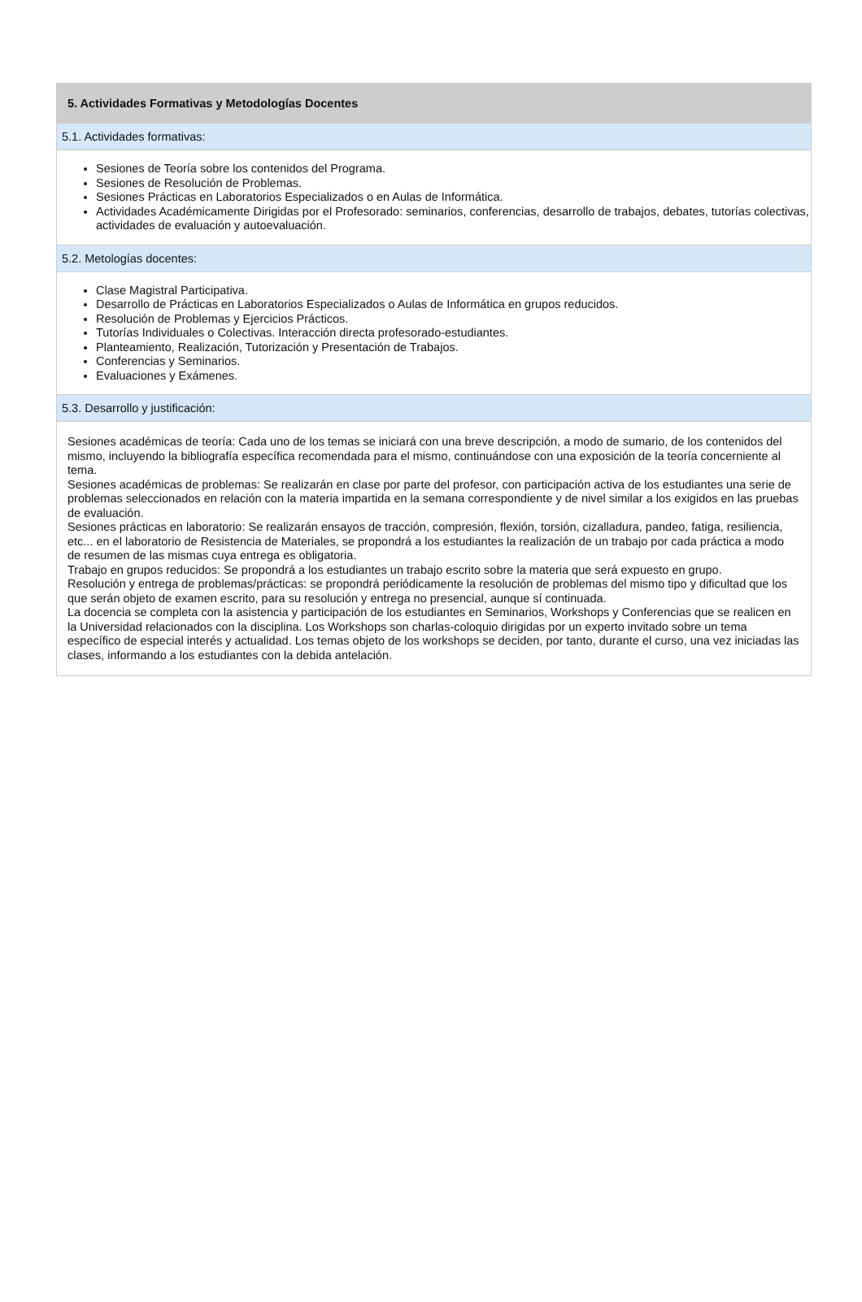5. Actividades Formativas y Metodologías Docentes
5.1. Actividades formativas:
Sesiones de Teoría sobre los contenidos del Programa.
Sesiones de Resolución de Problemas.
Sesiones Prácticas en Laboratorios Especializados o en Aulas de Informática.
Actividades Académicamente Dirigidas por el Profesorado: seminarios, conferencias, desarrollo de trabajos, debates, tutorías colectivas, actividades de evaluación y autoevaluación.
5.2. Metologías docentes:
Clase Magistral Participativa.
Desarrollo de Prácticas en Laboratorios Especializados o Aulas de Informática en grupos reducidos.
Resolución de Problemas y Ejercicios Prácticos.
Tutorías Individuales o Colectivas. Interacción directa profesorado-estudiantes.
Planteamiento, Realización, Tutorización y Presentación de Trabajos.
Conferencias y Seminarios.
Evaluaciones y Exámenes.
5.3. Desarrollo y justificación:
Sesiones académicas de teoría: Cada uno de los temas se iniciará con una breve descripción, a modo de sumario, de los contenidos del mismo, incluyendo la bibliografía específica recomendada para el mismo, continuándose con una exposición de la teoría concerniente al tema.
Sesiones académicas de problemas: Se realizarán en clase por parte del profesor, con participación activa de los estudiantes una serie de problemas seleccionados en relación con la materia impartida en la semana correspondiente y de nivel similar a los exigidos en las pruebas de evaluación.
Sesiones prácticas en laboratorio: Se realizarán ensayos de tracción, compresión, flexión, torsión, cizalladura, pandeo, fatiga, resiliencia, etc... en el laboratorio de Resistencia de Materiales, se propondrá a los estudiantes la realización de un trabajo por cada práctica a modo de resumen de las mismas cuya entrega es obligatoria.
Trabajo en grupos reducidos: Se propondrá a los estudiantes un trabajo escrito sobre la materia que será expuesto en grupo.
Resolución y entrega de problemas/prácticas: se propondrá periódicamente la resolución de problemas del mismo tipo y dificultad que los que serán objeto de examen escrito, para su resolución y entrega no presencial, aunque sí continuada.
La docencia se completa con la asistencia y participación de los estudiantes en Seminarios, Workshops y Conferencias que se realicen en la Universidad relacionados con la disciplina. Los Workshops son charlas-coloquio dirigidas por un experto invitado sobre un tema específico de especial interés y actualidad. Los temas objeto de los workshops se deciden, por tanto, durante el curso, una vez iniciadas las clases, informando a los estudiantes con la debida antelación.